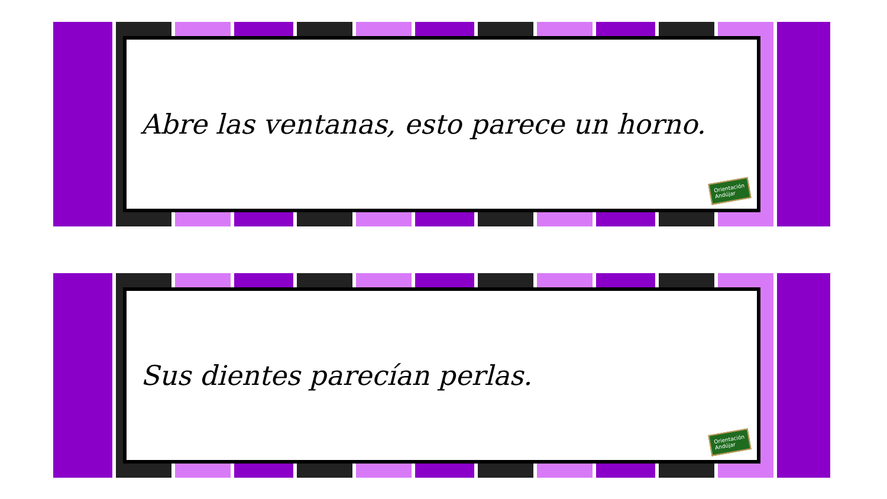Abre las ventanas, esto parece un horno.
Orientación
Andújar
Sus dientes parecían perlas.
Orientación
Andújar